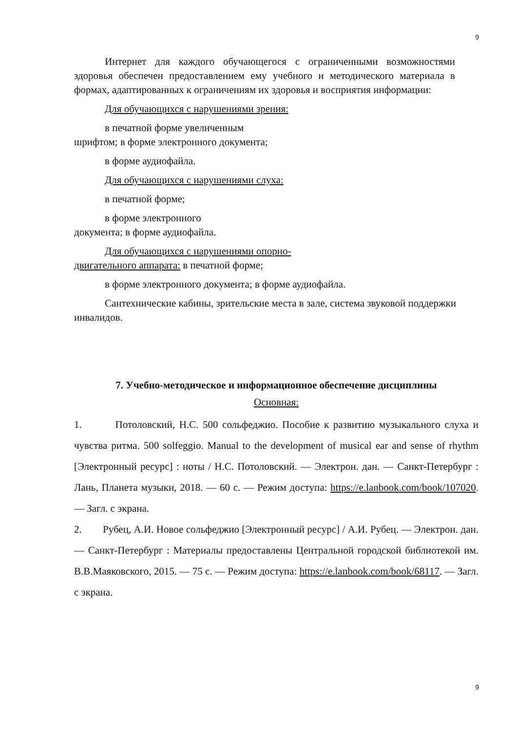9
Интернет для каждого обучающегося с ограниченными возможностями здоровья обеспечен предоставлением ему учебного и методического материала в формах, адаптированных к ограничениям их здоровья и восприятия информации:
Для обучающихся с нарушениями зрения:
в печатной форме увеличенным шрифтом; в форме электронного документа;
в форме аудиофайла.
Для обучающихся с нарушениями слуха:
в печатной форме;
в форме электронного документа; в форме аудиофайла.
Для обучающихся с нарушениями опорно-двигательного аппарата: в печатной форме;
в форме электронного документа; в форме аудиофайла.
Сантехнические кабины, зрительские места в зале, система звуковой поддержки инвалидов.
7. Учебно-методическое и информационное обеспечение дисциплины
Основная:
1. Потоловский, Н.С. 500 сольфеджио. Пособие к развитию музыкального слуха и чувства ритма. 500 solfeggio. Manual to the development of musical ear and sense of rhythm [Электронный ресурс] : ноты / Н.С. Потоловский. — Электрон. дан. — Санкт-Петербург : Лань, Планета музыки, 2018. — 60 с. — Режим доступа: https://e.lanbook.com/book/107020. — Загл. с экрана.
2. Рубец, А.И. Новое сольфеджио [Электронный ресурс] / А.И. Рубец. — Электрон. дан. — Санкт-Петербург : Материалы предоставлены Центральной городской библиотекой им. В.В.Маяковского, 2015. — 75 с. — Режим доступа: https://e.lanbook.com/book/68117. — Загл. с экрана.
9